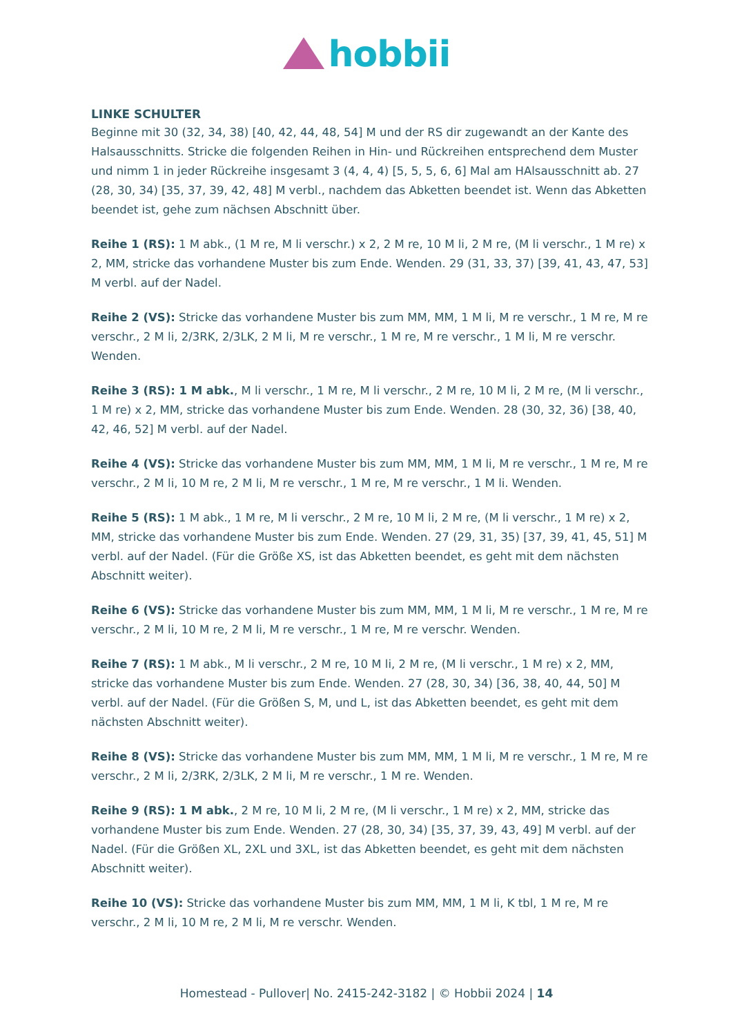hobbii
LINKE SCHULTER
Beginne mit 30 (32, 34, 38) [40, 42, 44, 48, 54] M und der RS dir zugewandt an der Kante des Halsausschnitts. Stricke die folgenden Reihen in Hin- und Rückreihen entsprechend dem Muster und nimm 1 in jeder Rückreihe insgesamt 3 (4, 4, 4) [5, 5, 5, 6, 6] Mal am HAlsausschnitt ab. 27 (28, 30, 34) [35, 37, 39, 42, 48] M verbl., nachdem das Abketten beendet ist. Wenn das Abketten beendet ist, gehe zum nächsen Abschnitt über.
Reihe 1 (RS): 1 M abk., (1 M re, M li verschr.) x 2, 2 M re, 10 M li, 2 M re, (M li verschr., 1 M re) x 2, MM, stricke das vorhandene Muster bis zum Ende. Wenden. 29 (31, 33, 37) [39, 41, 43, 47, 53] M verbl. auf der Nadel.
Reihe 2 (VS): Stricke das vorhandene Muster bis zum MM, MM, 1 M li, M re verschr., 1 M re, M re verschr., 2 M li, 2/3RK, 2/3LK, 2 M li, M re verschr., 1 M re, M re verschr., 1 M li, M re verschr. Wenden.
Reihe 3 (RS): 1 M abk., M li verschr., 1 M re, M li verschr., 2 M re, 10 M li, 2 M re, (M li verschr., 1 M re) x 2, MM, stricke das vorhandene Muster bis zum Ende. Wenden. 28 (30, 32, 36) [38, 40, 42, 46, 52] M verbl. auf der Nadel.
Reihe 4 (VS): Stricke das vorhandene Muster bis zum MM, MM, 1 M li, M re verschr., 1 M re, M re verschr., 2 M li, 10 M re, 2 M li, M re verschr., 1 M re, M re verschr., 1 M li. Wenden.
Reihe 5 (RS): 1 M abk., 1 M re, M li verschr., 2 M re, 10 M li, 2 M re, (M li verschr., 1 M re) x 2, MM, stricke das vorhandene Muster bis zum Ende. Wenden. 27 (29, 31, 35) [37, 39, 41, 45, 51] M verbl. auf der Nadel. (Für die Größe XS, ist das Abketten beendet, es geht mit dem nächsten Abschnitt weiter).
Reihe 6 (VS): Stricke das vorhandene Muster bis zum MM, MM, 1 M li, M re verschr., 1 M re, M re verschr., 2 M li, 10 M re, 2 M li, M re verschr., 1 M re, M re verschr. Wenden.
Reihe 7 (RS): 1 M abk., M li verschr., 2 M re, 10 M li, 2 M re, (M li verschr., 1 M re) x 2, MM, stricke das vorhandene Muster bis zum Ende. Wenden. 27 (28, 30, 34) [36, 38, 40, 44, 50] M verbl. auf der Nadel. (Für die Größen S, M, und L, ist das Abketten beendet, es geht mit dem nächsten Abschnitt weiter).
Reihe 8 (VS): Stricke das vorhandene Muster bis zum MM, MM, 1 M li, M re verschr., 1 M re, M re verschr., 2 M li, 2/3RK, 2/3LK, 2 M li, M re verschr., 1 M re. Wenden.
Reihe 9 (RS): 1 M abk., 2 M re, 10 M li, 2 M re, (M li verschr., 1 M re) x 2, MM, stricke das vorhandene Muster bis zum Ende. Wenden. 27 (28, 30, 34) [35, 37, 39, 43, 49] M verbl. auf der Nadel. (Für die Größen XL, 2XL und 3XL, ist das Abketten beendet, es geht mit dem nächsten Abschnitt weiter).
Reihe 10 (VS): Stricke das vorhandene Muster bis zum MM, MM, 1 M li, K tbl, 1 M re, M re verschr., 2 M li, 10 M re, 2 M li, M re verschr. Wenden.
Homestead - Pullover| No. 2415-242-3182 | © Hobbii 2024 | 14